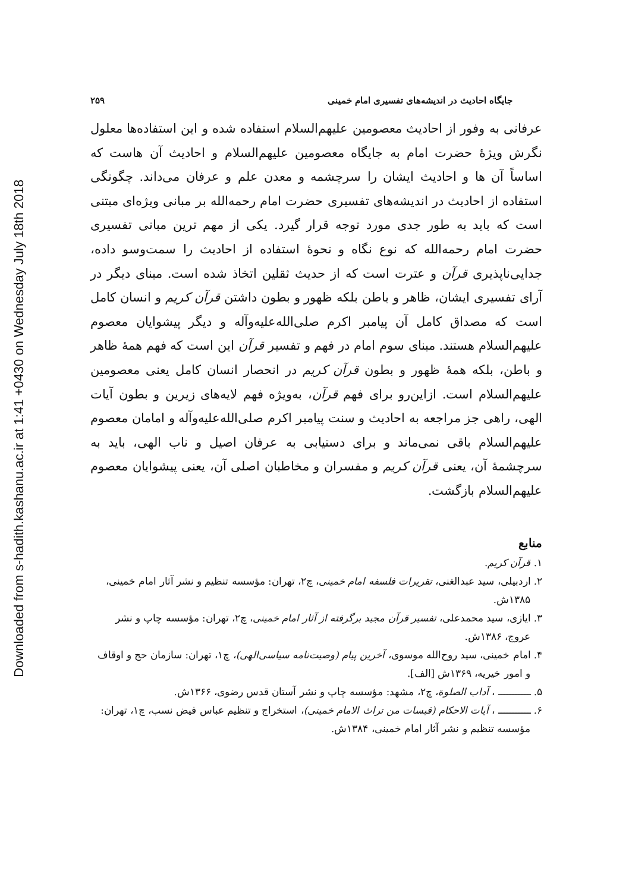Downloaded from s-hadith.kashanu.ac.ir at 1:41 +0430 on Wednesday July 18th 2018
جایگاه احادیث در اندیشه‌های تفسیری امام خمینی ۲۵۹
عرفانی به وفور از احادیث معصومین علیهم‌السلام استفاده شده و این استفاده‌ها معلول نگرش ویژهٔ حضرت امام به جایگاه معصومین علیهم‌السلام و احادیث آن هاست که اساساً آن ها و احادیث ایشان را سرچشمه و معدن علم و عرفان می‌داند. چگونگی استفاده از احادیث در اندیشه‌های تفسیری حضرت امام رحمه‌الله بر مبانی ویژه‌ای مبتنی است که باید به طور جدی مورد توجه قرار گیرد. یکی از مهم ترین مبانی تفسیری حضرت امام رحمه‌الله که نوع نگاه و نحوهٔ استفاده از احادیث را سمت‌وسو داده، جدایی‌ناپذیری قرآن و عترت است که از حدیث ثقلین اتخاذ شده است. مبنای دیگر در آرای تفسیری ایشان، ظاهر و باطن بلکه ظهور و بطون داشتن قرآن کریم و انسان کامل است که مصداق کامل آن پیامبر اکرم صلی‌الله‌علیه‌وآله و دیگر پیشوایان معصوم علیهم‌السلام هستند. مبنای سوم امام در فهم و تفسیر قرآن این است که فهم همهٔ ظاهر و باطن، بلکه همهٔ ظهور و بطون قرآن کریم در انحصار انسان کامل یعنی معصومین علیهم‌السلام است. ازاین‌رو برای فهم قرآن، به‌ویژه فهم لایه‌های زیرین و بطون آیات الهی، راهی جز مراجعه به احادیث و سنت پیامبر اکرم صلی‌الله‌علیه‌وآله و امامان معصوم علیهم‌السلام باقی نمی‌ماند و برای دستیابی به عرفان اصیل و ناب الهی، باید به سرچشمهٔ آن، یعنی قرآن کریم و مفسران و مخاطبان اصلی آن، یعنی پیشوایان معصوم علیهم‌السلام بازگشت.
منابع
۱. قرآن کریم.
۲. اردبیلی، سید عبدالغنی، تقریرات فلسفه امام خمینی، چ۲، تهران: مؤسسه تنظیم و نشر آثار امام خمینی، ۱۳۸۵ش.
۳. ایازی، سید محمدعلی، تفسیر قرآن مجید برگرفته از آثار امام خمینی، چ۲، تهران: مؤسسه چاپ و نشر عروج، ۱۳۸۶ش.
۴. امام خمینی، سید روح‌الله موسوی، آخرین پیام (وصیت‌نامه سیاسی‌الهی)، چ۱، تهران: سازمان حج و اوقاف و امور خیریه، ۱۳۶۹ش [الف].
۵. ـــــــــــ ، آداب الصلوة، چ۲، مشهد: مؤسسه چاپ و نشر آستان قدس رضوی، ۱۳۶۶ش.
۶. ـــــــــــ ، آیات الاحکام (قبسات من تراث الامام خمینی)، استخراج و تنظیم عباس فیض نسب، چ۱، تهران: مؤسسه تنظیم و نشر آثار امام خمینی، ۱۳۸۴ش.